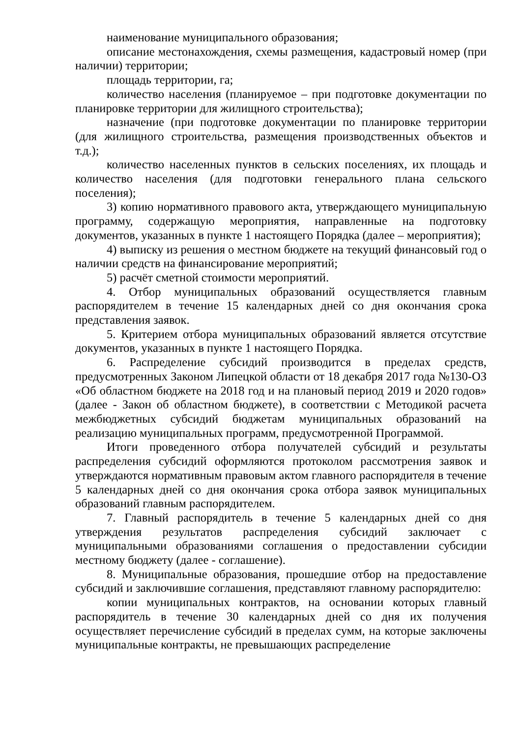наименование муниципального образования;
описание местонахождения, схемы размещения, кадастровый номер (при наличии) территории;
площадь территории, га;
количество населения (планируемое – при подготовке документации по планировке территории для жилищного строительства);
назначение (при подготовке документации по планировке территории (для жилищного строительства, размещения производственных объектов и т.д.);
количество населенных пунктов в сельских поселениях, их площадь и количество населения (для подготовки генерального плана сельского поселения);
3) копию нормативного правового акта, утверждающего муниципальную программу, содержащую мероприятия, направленные на подготовку документов, указанных в пункте 1 настоящего Порядка (далее – мероприятия);
4) выписку из решения о местном бюджете на текущий финансовый год о наличии средств на финансирование мероприятий;
5) расчёт сметной стоимости мероприятий.
4. Отбор муниципальных образований осуществляется главным распорядителем в течение 15 календарных дней со дня окончания срока представления заявок.
5. Критерием отбора муниципальных образований является отсутствие документов, указанных в пункте 1 настоящего Порядка.
6. Распределение субсидий производится в пределах средств, предусмотренных Законом Липецкой области от 18 декабря 2017 года №130-ОЗ «Об областном бюджете на 2018 год и на плановый период 2019 и 2020 годов» (далее - Закон об областном бюджете), в соответствии с Методикой расчета межбюджетных субсидий бюджетам муниципальных образований на реализацию муниципальных программ, предусмотренной Программой.
Итоги проведенного отбора получателей субсидий и результаты распределения субсидий оформляются протоколом рассмотрения заявок и утверждаются нормативным правовым актом главного распорядителя в течение 5 календарных дней со дня окончания срока отбора заявок муниципальных образований главным распорядителем.
7. Главный распорядитель в течение 5 календарных дней со дня утверждения результатов распределения субсидий заключает с муниципальными образованиями соглашения о предоставлении субсидии местному бюджету (далее - соглашение).
8. Муниципальные образования, прошедшие отбор на предоставление субсидий и заключившие соглашения, представляют главному распорядителю:
копии муниципальных контрактов, на основании которых главный распорядитель в течение 30 календарных дней со дня их получения осуществляет перечисление субсидий в пределах сумм, на которые заключены муниципальные контракты, не превышающих распределение